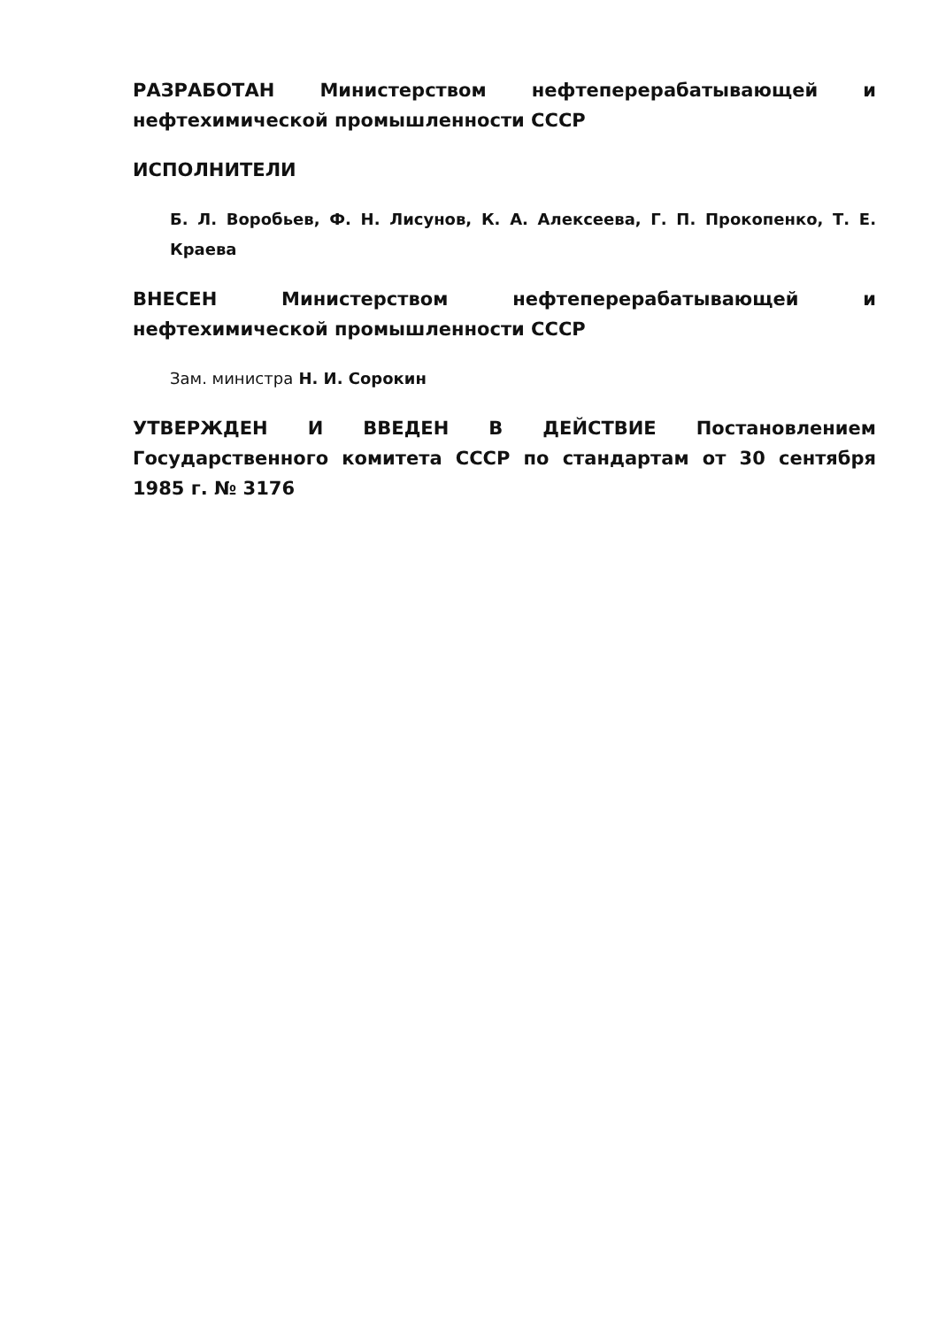РАЗРАБОТАН Министерством нефтеперерабатывающей и нефтехимической промышленности СССР
ИСПОЛНИТЕЛИ
Б. Л. Воробьев, Ф. Н. Лисунов, К. А. Алексеева, Г. П. Прокопенко, Т. Е. Краева
ВНЕСЕН Министерством нефтеперерабатывающей и нефтехимической промышленности СССР
Зам. министра Н. И. Сорокин
УТВЕРЖДЕН И ВВЕДЕН В ДЕЙСТВИЕ Постановлением Государственного комитета СССР по стандартам от 30 сентября 1985 г. № 3176